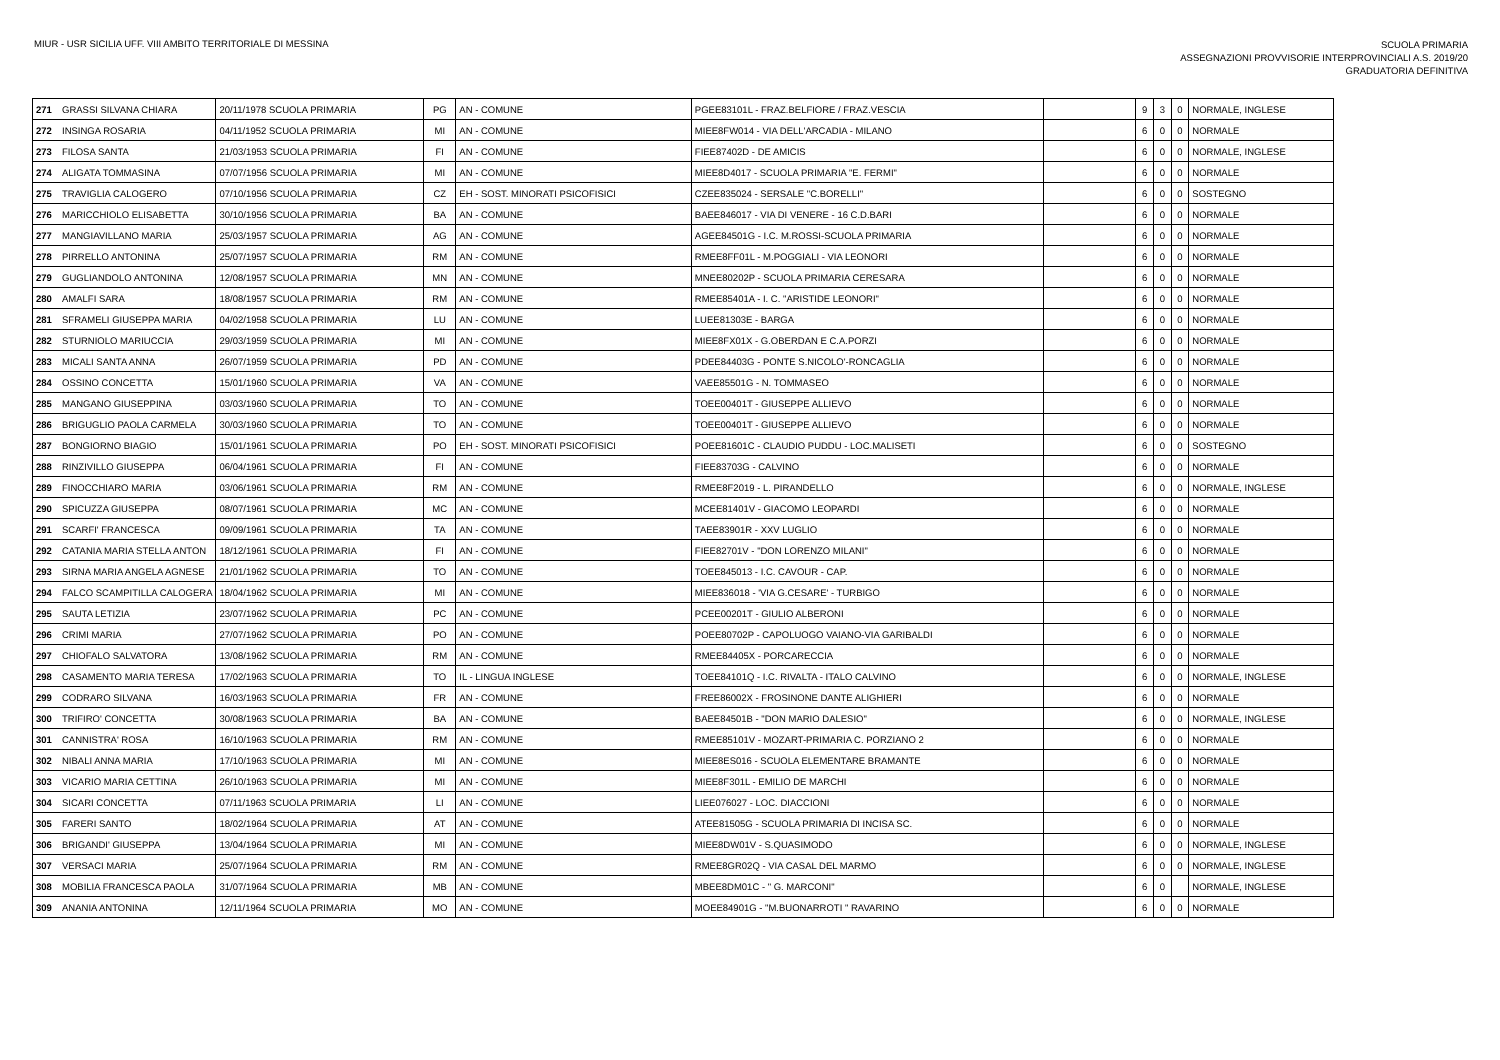MIUR - USR SICILIA UFF. VIII AMBITO TERRITORIALE DI MESSINA
SCUOLA PRIMARIA
ASSEGNAZIONI PROVVISORIE INTERPROVINCIALI A.S. 2019/20
GRADUATORIA DEFINITIVA
| 271 | GRASSI SILVANA CHIARA | 20/11/1978 SCUOLA PRIMARIA | PG | AN - COMUNE | PGEE83101L - FRAZ.BELFIORE / FRAZ.VESCIA | | 9 | 3 | 0 | NORMALE, INGLESE |
| 272 | INSINGA ROSARIA | 04/11/1952 SCUOLA PRIMARIA | MI | AN - COMUNE | MIEE8FW014 - VIA DELL'ARCADIA - MILANO | | 6 | 0 | 0 | NORMALE |
| 273 | FILOSA SANTA | 21/03/1953 SCUOLA PRIMARIA | FI | AN - COMUNE | FIEE87402D - DE AMICIS | | 6 | 0 | 0 | NORMALE, INGLESE |
| 274 | ALIGATA TOMMASINA | 07/07/1956 SCUOLA PRIMARIA | MI | AN - COMUNE | MIEE8D4017 - SCUOLA PRIMARIA "E. FERMI" | | 6 | 0 | 0 | NORMALE |
| 275 | TRAVIGLIA CALOGERO | 07/10/1956 SCUOLA PRIMARIA | CZ | EH - SOST. MINORATI PSICOFISICI | CZEE835024 - SERSALE "C.BORELLI" | | 6 | 0 | 0 | SOSTEGNO |
| 276 | MARICCHIOLO ELISABETTA | 30/10/1956 SCUOLA PRIMARIA | BA | AN - COMUNE | BAEE846017 - VIA DI VENERE - 16 C.D.BARI | | 6 | 0 | 0 | NORMALE |
| 277 | MANGIAVILLANO MARIA | 25/03/1957 SCUOLA PRIMARIA | AG | AN - COMUNE | AGEE84501G - I.C. M.ROSSI-SCUOLA PRIMARIA | | 6 | 0 | 0 | NORMALE |
| 278 | PIRRELLO ANTONINA | 25/07/1957 SCUOLA PRIMARIA | RM | AN - COMUNE | RMEE8FF01L - M.POGGIALI - VIA LEONORI | | 6 | 0 | 0 | NORMALE |
| 279 | GUGLIANDOLO ANTONINA | 12/08/1957 SCUOLA PRIMARIA | MN | AN - COMUNE | MNEE80202P - SCUOLA PRIMARIA CERESARA | | 6 | 0 | 0 | NORMALE |
| 280 | AMALFI SARA | 18/08/1957 SCUOLA PRIMARIA | RM | AN - COMUNE | RMEE85401A - I. C. "ARISTIDE LEONORI" | | 6 | 0 | 0 | NORMALE |
| 281 | SFRAMELI GIUSEPPA MARIA | 04/02/1958 SCUOLA PRIMARIA | LU | AN - COMUNE | LUEE81303E - BARGA | | 6 | 0 | 0 | NORMALE |
| 282 | STURNIOLO MARIUCCIA | 29/03/1959 SCUOLA PRIMARIA | MI | AN - COMUNE | MIEE8FX01X - G.OBERDAN E C.A.PORZI | | 6 | 0 | 0 | NORMALE |
| 283 | MICALI SANTA ANNA | 26/07/1959 SCUOLA PRIMARIA | PD | AN - COMUNE | PDEE84403G - PONTE S.NICOLO'-RONCAGLIA | | 6 | 0 | 0 | NORMALE |
| 284 | OSSINO CONCETTA | 15/01/1960 SCUOLA PRIMARIA | VA | AN - COMUNE | VAEE85501G - N. TOMMASEO | | 6 | 0 | 0 | NORMALE |
| 285 | MANGANO GIUSEPPINA | 03/03/1960 SCUOLA PRIMARIA | TO | AN - COMUNE | TOEE00401T - GIUSEPPE ALLIEVO | | 6 | 0 | 0 | NORMALE |
| 286 | BRIGUGLIO PAOLA CARMELA | 30/03/1960 SCUOLA PRIMARIA | TO | AN - COMUNE | TOEE00401T - GIUSEPPE ALLIEVO | | 6 | 0 | 0 | NORMALE |
| 287 | BONGIORNO BIAGIO | 15/01/1961 SCUOLA PRIMARIA | PO | EH - SOST. MINORATI PSICOFISICI | POEE81601C - CLAUDIO PUDDU - LOC.MALISETI | | 6 | 0 | 0 | SOSTEGNO |
| 288 | RINZIVILLO GIUSEPPA | 06/04/1961 SCUOLA PRIMARIA | FI | AN - COMUNE | FIEE83703G - CALVINO | | 6 | 0 | 0 | NORMALE |
| 289 | FINOCCHIARO MARIA | 03/06/1961 SCUOLA PRIMARIA | RM | AN - COMUNE | RMEE8F2019 - L. PIRANDELLO | | 6 | 0 | 0 | NORMALE, INGLESE |
| 290 | SPICUZZA GIUSEPPA | 08/07/1961 SCUOLA PRIMARIA | MC | AN - COMUNE | MCEE81401V - GIACOMO LEOPARDI | | 6 | 0 | 0 | NORMALE |
| 291 | SCARFI' FRANCESCA | 09/09/1961 SCUOLA PRIMARIA | TA | AN - COMUNE | TAEE83901R - XXV LUGLIO | | 6 | 0 | 0 | NORMALE |
| 292 | CATANIA MARIA STELLA ANTON | 18/12/1961 SCUOLA PRIMARIA | FI | AN - COMUNE | FIEE82701V - "DON LORENZO MILANI" | | 6 | 0 | 0 | NORMALE |
| 293 | SIRNA MARIA ANGELA AGNESE | 21/01/1962 SCUOLA PRIMARIA | TO | AN - COMUNE | TOEE845013 - I.C. CAVOUR - CAP. | | 6 | 0 | 0 | NORMALE |
| 294 | FALCO SCAMPITILLA CALOGERA | 18/04/1962 SCUOLA PRIMARIA | MI | AN - COMUNE | MIEE836018 - 'VIA G.CESARE' - TURBIGO | | 6 | 0 | 0 | NORMALE |
| 295 | SAUTA LETIZIA | 23/07/1962 SCUOLA PRIMARIA | PC | AN - COMUNE | PCEE00201T - GIULIO ALBERONI | | 6 | 0 | 0 | NORMALE |
| 296 | CRIMI MARIA | 27/07/1962 SCUOLA PRIMARIA | PO | AN - COMUNE | POEE80702P - CAPOLUOGO VAIANO-VIA GARIBALDI | | 6 | 0 | 0 | NORMALE |
| 297 | CHIOFALO SALVATORA | 13/08/1962 SCUOLA PRIMARIA | RM | AN - COMUNE | RMEE84405X - PORCARECCIA | | 6 | 0 | 0 | NORMALE |
| 298 | CASAMENTO MARIA TERESA | 17/02/1963 SCUOLA PRIMARIA | TO | IL - LINGUA INGLESE | TOEE84101Q - I.C. RIVALTA - ITALO CALVINO | | 6 | 0 | 0 | NORMALE, INGLESE |
| 299 | CODRARO SILVANA | 16/03/1963 SCUOLA PRIMARIA | FR | AN - COMUNE | FREE86002X - FROSINONE DANTE ALIGHIERI | | 6 | 0 | 0 | NORMALE |
| 300 | TRIFIRO' CONCETTA | 30/08/1963 SCUOLA PRIMARIA | BA | AN - COMUNE | BAEE84501B - "DON MARIO DALESIO" | | 6 | 0 | 0 | NORMALE, INGLESE |
| 301 | CANNISTRA' ROSA | 16/10/1963 SCUOLA PRIMARIA | RM | AN - COMUNE | RMEE85101V - MOZART-PRIMARIA C. PORZIANO 2 | | 6 | 0 | 0 | NORMALE |
| 302 | NIBALI ANNA MARIA | 17/10/1963 SCUOLA PRIMARIA | MI | AN - COMUNE | MIEE8ES016 - SCUOLA ELEMENTARE BRAMANTE | | 6 | 0 | 0 | NORMALE |
| 303 | VICARIO MARIA CETTINA | 26/10/1963 SCUOLA PRIMARIA | MI | AN - COMUNE | MIEE8F301L - EMILIO DE MARCHI | | 6 | 0 | 0 | NORMALE |
| 304 | SICARI CONCETTA | 07/11/1963 SCUOLA PRIMARIA | LI | AN - COMUNE | LIEE076027 - LOC. DIACCIONI | | 6 | 0 | 0 | NORMALE |
| 305 | FARERI SANTO | 18/02/1964 SCUOLA PRIMARIA | AT | AN - COMUNE | ATEE81505G - SCUOLA PRIMARIA DI INCISA SC. | | 6 | 0 | 0 | NORMALE |
| 306 | BRIGANDI' GIUSEPPA | 13/04/1964 SCUOLA PRIMARIA | MI | AN - COMUNE | MIEE8DW01V - S.QUASIMODO | | 6 | 0 | 0 | NORMALE, INGLESE |
| 307 | VERSACI MARIA | 25/07/1964 SCUOLA PRIMARIA | RM | AN - COMUNE | RMEE8GR02Q - VIA CASAL DEL MARMO | | 6 | 0 | 0 | NORMALE, INGLESE |
| 308 | MOBILIA FRANCESCA PAOLA | 31/07/1964 SCUOLA PRIMARIA | MB | AN - COMUNE | MBEE8DM01C - " G. MARCONI" | | 6 | 0 | | NORMALE, INGLESE |
| 309 | ANANIA ANTONINA | 12/11/1964 SCUOLA PRIMARIA | MO | AN - COMUNE | MOEE84901G - "M.BUONARROTI " RAVARINO | | 6 | 0 | 0 | NORMALE |